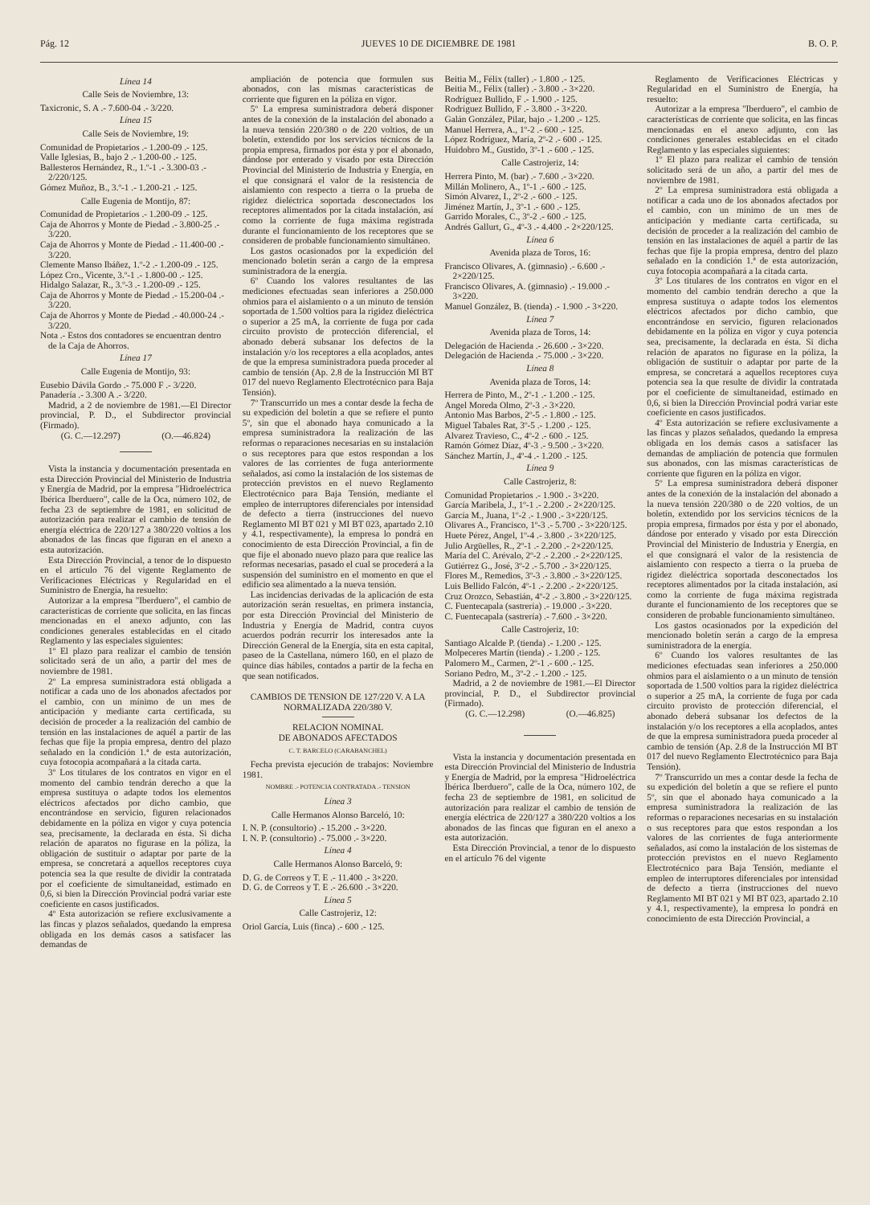Pág. 12 JUEVES 10 DE DICIEMBRE DE 1981 B. O. P.
Línea 14
Calle Seis de Noviembre, 13:
Taxicronic, S. A .- 7.600-04 .- 3/220.
Línea 15
Calle Seis de Noviembre, 19:
Comunidad de Propietarios .- 1.200-09 .- 125.
Valle Iglesias, B., bajo 2 .- 1.200-00 .- 125.
Ballesteros Hernández, R., 1.º-1 .- 3.300-03 .- 2/220/125.
Gómez Muñoz, B., 3.º-1 .- 1.200-21 .- 125.
Calle Eugenia de Montijo, 87:
Comunidad de Propietarios .- 1.200-09 .- 125.
Caja de Ahorros y Monte de Piedad .- 3.800-25 .- 3/220.
Caja de Ahorros y Monte de Piedad .- 11.400-00 .- 3/220.
Clemente Manso Ibáñez, 1.º-2 .- 1.200-09 .- 125.
López Cro., Vicente, 3.º-1 .- 1.800-00 .- 125.
Hidalgo Salazar, R., 3.º-3 .- 1.200-09 .- 125.
Caja de Ahorros y Monte de Piedad .- 15.200-04 .- 3/220.
Caja de Ahorros y Monte de Piedad .- 40.000-24 .- 3/220.
Nota .- Estos dos contadores se encuentran dentro de la Caja de Ahorros.
Línea 17
Calle Eugenia de Montijo, 93:
Eusebio Dávila Gordo .- 75.000 F .- 3/220.
Panadería .- 3.300 A .- 3/220.
Madrid, a 2 de noviembre de 1981.—El Director provincial, P. D., el Subdirector provincial (Firmado).
(G. C.—12.297) (O.—46.824)
Vista la instancia y documentación presentada en esta Dirección Provincial del Ministerio de Industria y Energía de Madrid, por la empresa "Hidroeléctrica Ibérica Iberduero", calle de la Oca, número 102, de fecha 23 de septiembre de 1981, en solicitud de autorización para realizar el cambio de tensión de energía eléctrica de 220/127 a 380/220 voltios a los abonados de las fincas que figuran en el anexo a esta autorización.
Esta Dirección Provincial, a tenor de lo dispuesto en el artículo 76 del vigente Reglamento de Verificaciones Eléctricas y Regularidad en el Suministro de Energía, ha resuelto:
Autorizar a la empresa "Iberduero", el cambio de características de corriente que solicita, en las fincas mencionadas en el anexo adjunto, con las condiciones generales establecidas en el citado Reglamento y las especiales siguientes:
1º El plazo para realizar el cambio de tensión solicitado será de un año, a partir del mes de noviembre de 1981.
2º La empresa suministradora está obligada a notificar a cada uno de los abonados afectados por el cambio, con un mínimo de un mes de anticipación y mediante carta certificada, su decisión de proceder a la realización del cambio de tensión en las instalaciones de aquél a partir de las fechas que fije la propia empresa, dentro del plazo señalado en la condición 1.ª de esta autorización, cuya fotocopia acompañará a la citada carta.
3º Los titulares de los contratos en vigor en el momento del cambio tendrán derecho a que la empresa sustituya o adapte todos los elementos eléctricos afectados por dicho cambio, que encontrándose en servicio, figuren relacionados debidamente en la póliza en vigor y cuya potencia sea, precisamente, la declarada en ésta. Si dicha relación de aparatos no figurase en la póliza, la obligación de sustituir o adaptar por parte de la empresa, se concretará a aquellos receptores cuya potencia sea la que resulte de dividir la contratada por el coeficiente de simultaneidad, estimado en 0,6, si bien la Dirección Provincial podrá variar este coeficiente en casos justificados.
4º Esta autorización se refiere exclusivamente a las fincas y plazos señalados, quedando la empresa obligada en los demás casos a satisfacer las demandas de
ampliación de potencia que formulen sus abonados, con las mismas características de corriente que figuren en la póliza en vigor.
5º La empresa suministradora deberá disponer antes de la conexión de la instalación del abonado a la nueva tensión 220/380 o de 220 voltios, de un boletín, extendido por los servicios técnicos de la propia empresa, firmados por ésta y por el abonado, dándose por enterado y visado por esta Dirección Provincial del Ministerio de Industria y Energía, en el que consignará el valor de la resistencia de aislamiento con respecto a tierra o la prueba de rigidez dieléctrica soportada desconectados los receptores alimentados por la citada instalación, así como la corriente de fuga máxima registrada durante el funcionamiento de los receptores que se consideren de probable funcionamiento simultáneo.
Los gastos ocasionados por la expedición del mencionado boletín serán a cargo de la empresa suministradora de la energía.
6º Cuando los valores resultantes de las mediciones efectuadas sean inferiores a 250.000 ohmios para el aislamiento o a un minuto de tensión soportada de 1.500 voltios para la rigidez dieléctrica o superior a 25 mA, la corriente de fuga por cada circuito provisto de protección diferencial, el abonado deberá subsanar los defectos de la instalación y/o los receptores a ella acoplados, antes de que la empresa suministradora pueda proceder al cambio de tensión (Ap. 2.8 de la Instrucción MI BT 017 del nuevo Reglamento Electrotécnico para Baja Tensión).
7º Transcurrido un mes a contar desde la fecha de su expedición del boletín a que se refiere el punto 5º, sin que el abonado haya comunicado a la empresa suministradora la realización de las reformas o reparaciones necesarias en su instalación o sus receptores para que estos respondan a los valores de las corrientes de fuga anteriormente señalados, así como la instalación de los sistemas de protección previstos en el nuevo Reglamento Electrotécnico para Baja Tensión, mediante el empleo de interruptores diferenciales por intensidad de defecto a tierra (instrucciones del nuevo Reglamento MI BT 021 y MI BT 023, apartado 2.10 y 4.1, respectivamente), la empresa lo pondrá en conocimiento de esta Dirección Provincial, a fin de que fije el abonado nuevo plazo para que realice las reformas necesarias, pasado el cual se procederá a la suspensión del suministro en el momento en que el edificio sea alimentado a la nueva tensión.
Las incidencias derivadas de la aplicación de esta autorización serán resueltas, en primera instancia, por esta Dirección Provincial del Ministerio de Industria y Energía de Madrid, contra cuyos acuerdos podrán recurrir los interesados ante la Dirección General de la Energía, sita en esta capital, paseo de la Castellana, número 160, en el plazo de quince días hábiles, contados a partir de la fecha en que sean notificados.
CAMBIOS DE TENSION DE 127/220 V. A LA NORMALIZADA 220/380 V.
RELACION NOMINAL
DE ABONADOS AFECTADOS
C. T. BARCELO (CARABANCHEL)
Fecha prevista ejecución de trabajos: Noviembre 1981.
NOMBRE .- POTENCIA CONTRATADA .- TENSION
Línea 3
Calle Hermanos Alonso Barceló, 10:
I. N. P. (consultorio) .- 15.200 .- 3×220.
I. N. P. (consultorio) .- 75.000 .- 3×220.
Línea 4
Calle Hermanos Alonso Barceló, 9:
D. G. de Correos y T. E .- 11.400 .- 3×220.
D. G. de Correos y T. E .- 26.600 .- 3×220.
Línea 5
Calle Castrojeriz, 12:
Oriol García, Luis (finca) .- 600 .- 125.
Beitia M., Félix (taller) .- 1.800 .- 125.
Beitia M., Félix (taller) .- 3.800 .- 3×220.
Rodríguez Bullido, F .- 1.900 .- 125.
Rodríguez Bullido, F .- 3.800 .- 3×220.
Galán González, Pilar, bajo .- 1.200 .- 125.
Manuel Herrera, A., 1º-2 .- 600 .- 125.
López Rodríguez, María, 2º-2 .- 600 .- 125.
Huidobro M., Gustido, 3º-1 .- 600 .- 125.
Calle Castrojeriz, 14:
Herrera Pinto, M. (bar) .- 7.600 .- 3×220.
Millán Molinero, A., 1º-1 .- 600 .- 125.
Simón Alvarez, I., 2º-2 .- 600 .- 125.
Jiménez Martín, J., 3º-1 .- 600 .- 125.
Garrido Morales, C., 3º-2 .- 600 .- 125.
Andrés Gallurt, G., 4º-3 .- 4.400 .- 2×220/125.
Línea 6
Avenida plaza de Toros, 16:
Francisco Olivares, A. (gimnasio) .- 6.600 .- 2×220/125.
Francisco Olivares, A. (gimnasio) .- 19.000 .- 3×220.
Manuel González, B. (tienda) .- 1.900 .- 3×220.
Línea 7
Avenida plaza de Toros, 14:
Delegación de Hacienda .- 26.600 .- 3×220.
Delegación de Hacienda .- 75.000 .- 3×220.
Línea 8
Avenida plaza de Toros, 14:
Herrera de Pinto, M., 2º-1 .- 1.200 .- 125.
Angel Moreda Olmo, 2º-3 .- 3×220.
Antonio Mas Barbos, 2º-5 .- 1.800 .- 125.
Miguel Tabales Rat, 3º-5 .- 1.200 .- 125.
Alvarez Travieso, C., 4º-2 .- 600 .- 125.
Ramón Gómez Díaz, 4º-3 .- 9.500 .- 3×220.
Sánchez Martín, J., 4º-4 .- 1.200 .- 125.
Línea 9
Calle Castrojeriz, 8:
Comunidad Propietarios .- 1.900 .- 3×220.
García Maribela, J., 1º-1 .- 2.200 .- 2×220/125.
García M., Juana, 1º-2 .- 1.900 .- 3×220/125.
Olivares A., Francisco, 1º-3 .- 5.700 .- 3×220/125.
Huete Pérez, Angel, 1º-4 .- 3.800 .- 3×220/125.
Julio Argüelles, R., 2º-1 .- 2.200 .- 2×220/125.
María del C. Arévalo, 2º-2 .- 2.200 .- 2×220/125.
Gutiérrez G., José, 3º-2 .- 5.700 .- 3×220/125.
Flores M., Remedios, 3º-3 .- 3.800 .- 3×220/125.
Luis Bellido Falcón, 4º-1 .- 2.200 .- 2×220/125.
Cruz Orozco, Sebastián, 4º-2 .- 3.800 .- 3×220/125.
C. Fuentecapala (sastrería) .- 19.000 .- 3×220.
C. Fuentecapala (sastrería) .- 7.600 .- 3×220.
Calle Castrojeriz, 10:
Santiago Alcalde P. (tienda) .- 1.200 .- 125.
Molpeceres Martín (tienda) .- 1.200 .- 125.
Palomero M., Carmen, 2º-1 .- 600 .- 125.
Soriano Pedro, M., 3º-2 .- 1.200 .- 125.
Madrid, a 2 de noviembre de 1981.—El Director provincial, P. D., el Subdirector provincial (Firmado).
(G. C.—12.298) (O.—46.825)
Vista la instancia y documentación presentada en esta Dirección Provincial del Ministerio de Industria y Energía de Madrid, por la empresa "Hidroeléctrica Ibérica Iberduero", calle de la Oca, número 102, de fecha 23 de septiembre de 1981, en solicitud de autorización para realizar el cambio de tensión de energía eléctrica de 220/127 a 380/220 voltios a los abonados de las fincas que figuran en el anexo a esta autorización.
Esta Dirección Provincial, a tenor de lo dispuesto en el artículo 76 del vigente
Reglamento de Verificaciones Eléctricas y Regularidad en el Suministro de Energía, ha resuelto:
Autorizar a la empresa "Iberduero", el cambio de características de corriente que solicita, en las fincas mencionadas en el anexo adjunto, con las condiciones generales establecidas en el citado Reglamento y las especiales siguientes:
1º El plazo para realizar el cambio de tensión solicitado será de un año, a partir del mes de noviembre de 1981.
2º La empresa suministradora está obligada a notificar a cada uno de los abonados afectados por el cambio, con un mínimo de un mes de anticipación y mediante carta certificada, su decisión de proceder a la realización del cambio de tensión en las instalaciones de aquél a partir de las fechas que fije la propia empresa, dentro del plazo señalado en la condición 1.ª de esta autorización, cuya fotocopia acompañará a la citada carta.
3º Los titulares de los contratos en vigor en el momento del cambio tendrán derecho a que la empresa sustituya o adapte todos los elementos eléctricos afectados por dicho cambio, que encontrándose en servicio, figuren relacionados debidamente en la póliza en vigor y cuya potencia sea, precisamente, la declarada en ésta. Si dicha relación de aparatos no figurase en la póliza, la obligación de sustituir o adaptar por parte de la empresa, se concretará a aquellos receptores cuya potencia sea la que resulte de dividir la contratada por el coeficiente de simultaneidad, estimado en 0,6, si bien la Dirección Provincial podrá variar este coeficiente en casos justificados.
4º Esta autorización se refiere exclusivamente a las fincas y plazos señalados, quedando la empresa obligada en los demás casos a satisfacer las demandas de ampliación de potencia que formulen sus abonados, con las mismas características de corriente que figuren en la póliza en vigor.
5º La empresa suministradora deberá disponer antes de la conexión de la instalación del abonado a la nueva tensión 220/380 o de 220 voltios, de un boletín, extendido por los servicios técnicos de la propia empresa, firmados por ésta y por el abonado, dándose por enterado y visado por esta Dirección Provincial del Ministerio de Industria y Energía, en el que consignará el valor de la resistencia de aislamiento con respecto a tierra o la prueba de rigidez dieléctrica soportada desconectados los receptores alimentados por la citada instalación, así como la corriente de fuga máxima registrada durante el funcionamiento de los receptores que se consideren de probable funcionamiento simultáneo.
Los gastos ocasionados por la expedición del mencionado boletín serán a cargo de la empresa suministradora de la energía.
6º Cuando los valores resultantes de las mediciones efectuadas sean inferiores a 250.000 ohmios para el aislamiento o a un minuto de tensión soportada de 1.500 voltios para la rigidez dieléctrica o superior a 25 mA, la corriente de fuga por cada circuito provisto de protección diferencial, el abonado deberá subsanar los defectos de la instalación y/o los receptores a ella acoplados, antes de que la empresa suministradora pueda proceder al cambio de tensión (Ap. 2.8 de la Instrucción MI BT 017 del nuevo Reglamento Electrotécnico para Baja Tensión).
7º Transcurrido un mes a contar desde la fecha de su expedición del boletín a que se refiere el punto 5º, sin que el abonado haya comunicado a la empresa suministradora la realización de las reformas o reparaciones necesarias en su instalación o sus receptores para que estos respondan a los valores de las corrientes de fuga anteriormente señalados, así como la instalación de los sistemas de protección previstos en el nuevo Reglamento Electrotécnico para Baja Tensión, mediante el empleo de interruptores diferenciales por intensidad de defecto a tierra (instrucciones del nuevo Reglamento MI BT 021 y MI BT 023, apartado 2.10 y 4.1, respectivamente), la empresa lo pondrá en conocimiento de esta Dirección Provincial, a